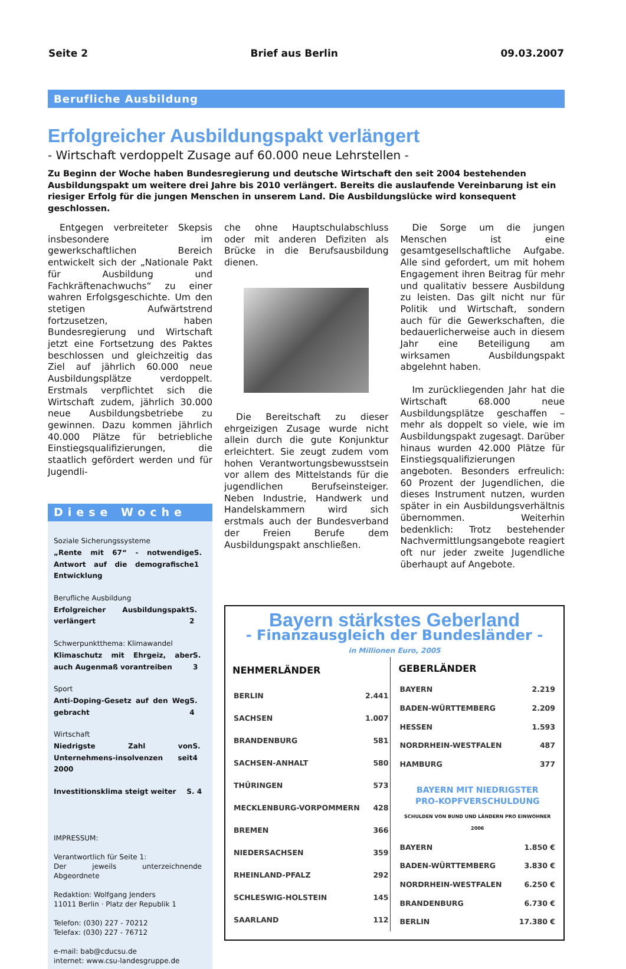Seite 2 Brief aus Berlin 09.03.2007
Berufliche Ausbildung
Erfolgreicher Ausbildungspakt verlängert
- Wirtschaft verdoppelt Zusage auf 60.000 neue Lehrstellen -
Zu Beginn der Woche haben Bundesregierung und deutsche Wirtschaft den seit 2004 bestehenden Ausbildungspakt um weitere drei Jahre bis 2010 verlängert. Bereits die auslaufende Vereinbarung ist ein riesiger Erfolg für die jungen Menschen in unserem Land. Die Ausbildungslücke wird konsequent geschlossen.
Entgegen verbreiteter Skepsis insbesondere im gewerkschaftlichen Bereich entwickelt sich der „Nationale Pakt für Ausbildung und Fachkräftenachwuchs“ zu einer wahren Erfolgsgeschichte. Um den stetigen Aufwärtstrend fortzusetzen, haben Bundesregierung und Wirtschaft jetzt eine Fortsetzung des Paktes beschlossen und gleichzeitig das Ziel auf jährlich 60.000 neue Ausbildungsplätze verdoppelt. Erstmals verpflichtet sich die Wirtschaft zudem, jährlich 30.000 neue Ausbildungsbetriebe zu gewinnen. Dazu kommen jährlich 40.000 Plätze für betriebliche Einstiegsqualifizierungen, die staatlich gefördert werden und für Jugendli-
Diese Woche
Soziale Sicherungssysteme
„Rente mit 67“ - notwendige Antwort auf die demografische Entwicklung S. 1
Berufliche Ausbildung
Erfolgreicher Ausbildungspakt verlängert S. 2
Schwerpunktthema: Klimawandel
Klimaschutz mit Ehrgeiz, aber auch Augenmaß vorantreiben S. 3
Sport
Anti-Doping-Gesetz auf den Weg gebracht S. 4
Wirtschaft
Niedrigste Zahl von Unternehmens-insolvenzen seit 2000 S. 4
Investitionsklima steigt weiter S. 4
IMPRESSUM:
Verantwortlich für Seite 1:
Der jeweils unterzeichnende Abgeordnete
Redaktion: Wolfgang Jenders
11011 Berlin · Platz der Republik 1
Telefon: (030) 227 - 70212
Telefax: (030) 227 - 76712
e-mail: bab@cducsu.de
internet: www.csu-landesgruppe.de
che ohne Hauptschulabschluss oder mit anderen Defiziten als Brücke in die Berufsausbildung dienen.
Die Bereitschaft zu dieser ehrgeizigen Zusage wurde nicht allein durch die gute Konjunktur erleichtert. Sie zeugt zudem vom hohen Verantwortungsbewusstsein vor allem des Mittelstands für die jugendlichen Berufseinsteiger. Neben Industrie, Handwerk und Handelskammern wird sich erstmals auch der Bundesverband der Freien Berufe dem Ausbildungspakt anschließen.
Die Sorge um die jungen Menschen ist eine gesamtgesellschaftliche Aufgabe. Alle sind gefordert, um mit hohem Engagement ihren Beitrag für mehr und qualitativ bessere Ausbildung zu leisten. Das gilt nicht nur für Politik und Wirtschaft, sondern auch für die Gewerkschaften, die bedauerlicherweise auch in diesem Jahr eine Beteiligung am wirksamen Ausbildungspakt abgelehnt haben.
Im zurückliegenden Jahr hat die Wirtschaft 68.000 neue Ausbildungsplätze geschaffen – mehr als doppelt so viele, wie im Ausbildungspakt zugesagt. Darüber hinaus wurden 42.000 Plätze für Einstiegsqualifizierungen angeboten. Besonders erfreulich: 60 Prozent der Jugendlichen, die dieses Instrument nutzen, wurden später in ein Ausbildungsverhältnis übernommen. Weiterhin bedenklich: Trotz bestehender Nachvermittlungsangebote reagiert oft nur jeder zweite Jugendliche überhaupt auf Angebote.
Bayern stärkstes Geberland
- Finanzausgleich der Bundesländer -
in Millionen Euro, 2005
| NEHMERLÄNDER | |
| --- | --- |
| BERLIN | 2.441 |
| SACHSEN | 1.007 |
| BRANDENBURG | 581 |
| SACHSEN-ANHALT | 580 |
| THÜRINGEN | 573 |
| MECKLENBURG-VORPOMMERN | 428 |
| BREMEN | 366 |
| NIEDERSACHSEN | 359 |
| RHEINLAND-PFALZ | 292 |
| SCHLESWIG-HOLSTEIN | 145 |
| SAARLAND | 112 |
| GEBERLÄNDER | |
| --- | --- |
| BAYERN | 2.219 |
| BADEN-WÜRTTEMBERG | 2.209 |
| HESSEN | 1.593 |
| NORDRHEIN-WESTFALEN | 487 |
| HAMBURG | 377 |
BAYERN MIT NIEDRIGSTER
PRO-KOPFVERSCHULDUNG
SCHULDEN VON BUND UND LÄNDERN PRO EINWOHNER 2006
| BAYERN | 1.850 € |
| BADEN-WÜRTTEMBERG | 3.830 € |
| NORDRHEIN-WESTFALEN | 6.250 € |
| BRANDENBURG | 6.730 € |
| BERLIN | 17.380 € |